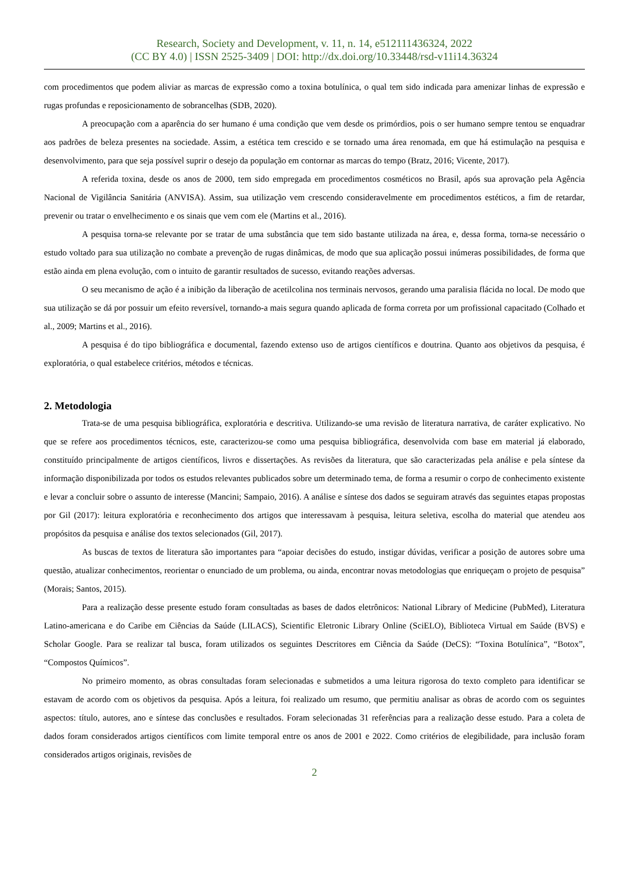Research, Society and Development, v. 11, n. 14, e512111436324, 2022
(CC BY 4.0) | ISSN 2525-3409 | DOI: http://dx.doi.org/10.33448/rsd-v11i14.36324
com procedimentos que podem aliviar as marcas de expressão como a toxina botulínica, o qual tem sido indicada para amenizar linhas de expressão e rugas profundas e reposicionamento de sobrancelhas (SDB, 2020).
A preocupação com a aparência do ser humano é uma condição que vem desde os primórdios, pois o ser humano sempre tentou se enquadrar aos padrões de beleza presentes na sociedade. Assim, a estética tem crescido e se tornado uma área renomada, em que há estimulação na pesquisa e desenvolvimento, para que seja possível suprir o desejo da população em contornar as marcas do tempo (Bratz, 2016; Vicente, 2017).
A referida toxina, desde os anos de 2000, tem sido empregada em procedimentos cosméticos no Brasil, após sua aprovação pela Agência Nacional de Vigilância Sanitária (ANVISA). Assim, sua utilização vem crescendo consideravelmente em procedimentos estéticos, a fim de retardar, prevenir ou tratar o envelhecimento e os sinais que vem com ele (Martins et al., 2016).
A pesquisa torna-se relevante por se tratar de uma substância que tem sido bastante utilizada na área, e, dessa forma, torna-se necessário o estudo voltado para sua utilização no combate a prevenção de rugas dinâmicas, de modo que sua aplicação possui inúmeras possibilidades, de forma que estão ainda em plena evolução, com o intuito de garantir resultados de sucesso, evitando reações adversas.
O seu mecanismo de ação é a inibição da liberação de acetilcolina nos terminais nervosos, gerando uma paralisia flácida no local. De modo que sua utilização se dá por possuir um efeito reversível, tornando-a mais segura quando aplicada de forma correta por um profissional capacitado (Colhado et al., 2009; Martins et al., 2016).
A pesquisa é do tipo bibliográfica e documental, fazendo extenso uso de artigos científicos e doutrina. Quanto aos objetivos da pesquisa, é exploratória, o qual estabelece critérios, métodos e técnicas.
2. Metodologia
Trata-se de uma pesquisa bibliográfica, exploratória e descritiva. Utilizando-se uma revisão de literatura narrativa, de caráter explicativo. No que se refere aos procedimentos técnicos, este, caracterizou-se como uma pesquisa bibliográfica, desenvolvida com base em material já elaborado, constituído principalmente de artigos científicos, livros e dissertações. As revisões da literatura, que são caracterizadas pela análise e pela síntese da informação disponibilizada por todos os estudos relevantes publicados sobre um determinado tema, de forma a resumir o corpo de conhecimento existente e levar a concluir sobre o assunto de interesse (Mancini; Sampaio, 2016). A análise e síntese dos dados se seguiram através das seguintes etapas propostas por Gil (2017): leitura exploratória e reconhecimento dos artigos que interessavam à pesquisa, leitura seletiva, escolha do material que atendeu aos propósitos da pesquisa e análise dos textos selecionados (Gil, 2017).
As buscas de textos de literatura são importantes para “apoiar decisões do estudo, instigar dúvidas, verificar a posição de autores sobre uma questão, atualizar conhecimentos, reorientar o enunciado de um problema, ou ainda, encontrar novas metodologias que enriqueçam o projeto de pesquisa” (Morais; Santos, 2015).
Para a realização desse presente estudo foram consultadas as bases de dados eletrônicos: National Library of Medicine (PubMed), Literatura Latino-americana e do Caribe em Ciências da Saúde (LILACS), Scientific Eletronic Library Online (SciELO), Biblioteca Virtual em Saúde (BVS) e Scholar Google. Para se realizar tal busca, foram utilizados os seguintes Descritores em Ciência da Saúde (DeCS): “Toxina Botulínica”, “Botox”, “Compostos Químicos”.
No primeiro momento, as obras consultadas foram selecionadas e submetidos a uma leitura rigorosa do texto completo para identificar se estavam de acordo com os objetivos da pesquisa. Após a leitura, foi realizado um resumo, que permitiu analisar as obras de acordo com os seguintes aspectos: título, autores, ano e síntese das conclusões e resultados. Foram selecionadas 31 referências para a realização desse estudo. Para a coleta de dados foram considerados artigos científicos com limite temporal entre os anos de 2001 e 2022. Como critérios de elegibilidade, para inclusão foram considerados artigos originais, revisões de
2